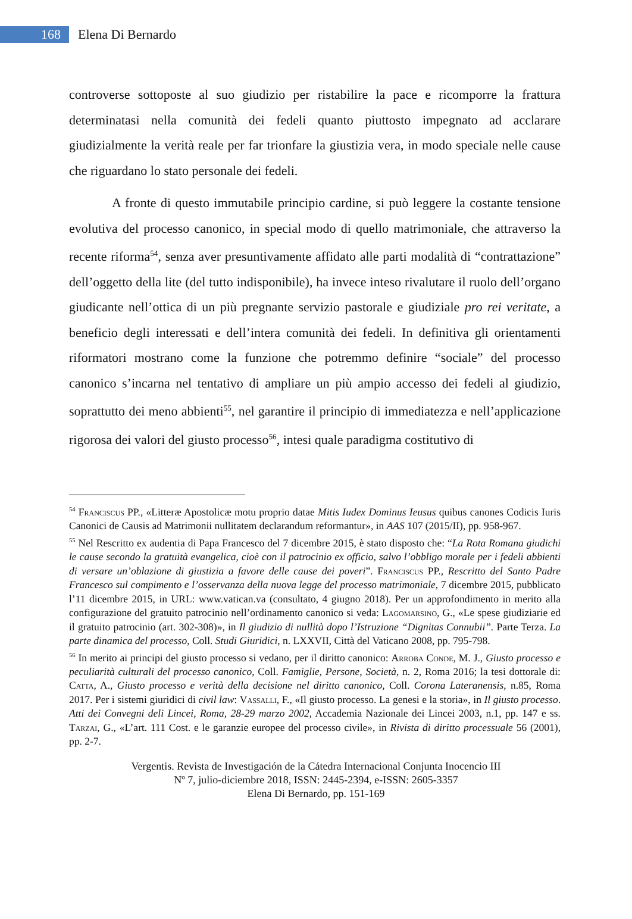168
Elena Di Bernardo
controverse sottoposte al suo giudizio per ristabilire la pace e ricomporre la frattura determinatasi nella comunità dei fedeli quanto piuttosto impegnato ad acclarare giudizialmente la verità reale per far trionfare la giustizia vera, in modo speciale nelle cause che riguardano lo stato personale dei fedeli.
A fronte di questo immutabile principio cardine, si può leggere la costante tensione evolutiva del processo canonico, in special modo di quello matrimoniale, che attraverso la recente riforma<sup>54</sup>, senza aver presuntivamente affidato alle parti modalità di “contrattazione” dell’oggetto della lite (del tutto indisponibile), ha invece inteso rivalutare il ruolo dell’organo giudicante nell’ottica di un più pregnante servizio pastorale e giudiziale pro rei veritate, a beneficio degli interessati e dell’intera comunità dei fedeli. In definitiva gli orientamenti riformatori mostrano come la funzione che potremmo definire “sociale” del processo canonico s’incarna nel tentativo di ampliare un più ampio accesso dei fedeli al giudizio, soprattutto dei meno abbienti<sup>55</sup>, nel garantire il principio di immediatezza e nell’applicazione rigorosa dei valori del giusto processo<sup>56</sup>, intesi quale paradigma costitutivo di
<sup>54</sup> Franciscus PP., «Litteræ Apostolicæ motu proprio datae Mitis Iudex Dominus Ieusus quibus canones Codicis Iuris Canonici de Causis ad Matrimonii nullitatem declarandum reformantur», in AAS 107 (2015/II), pp. 958-967.
<sup>55</sup> Nel Rescritto ex audentia di Papa Francesco del 7 dicembre 2015, è stato disposto che: “La Rota Romana giudichi le cause secondo la gratuità evangelica, cioè con il patrocinio ex officio, salvo l’obbligo morale per i fedeli abbienti di versare un’oblazione di giustizia a favore delle cause dei poveri”. Franciscus PP., Rescritto del Santo Padre Francesco sul compimento e l’osservanza della nuova legge del processo matrimoniale, 7 dicembre 2015, pubblicato l’11 dicembre 2015, in URL: www.vatican.va (consultato, 4 giugno 2018). Per un approfondimento in merito alla configurazione del gratuito patrocinio nell’ordinamento canonico si veda: Lagomarsino, G., «Le spese giudiziarie ed il gratuito patrocinio (art. 302-308)», in Il giudizio di nullità dopo l’Istruzione “Dignitas Connubii”. Parte Terza. La parte dinamica del processo, Coll. Studi Giuridici, n. LXXVII, Città del Vaticano 2008, pp. 795-798.
<sup>56</sup> In merito ai principi del giusto processo si vedano, per il diritto canonico: Arroba Conde, M. J., Giusto processo e peculiarità culturali del processo canonico, Coll. Famiglie, Persone, Società, n. 2, Roma 2016; la tesi dottorale di: Catta, A., Giusto processo e verità della decisione nel diritto canonico, Coll. Corona Lateranensis, n.85, Roma 2017. Per i sistemi giuridici di civil law: Vassalli, F., «Il giusto processo. La genesi e la storia», in Il giusto processo. Atti dei Convegni deli Lincei, Roma, 28-29 marzo 2002, Accademia Nazionale dei Lincei 2003, n.1, pp. 147 e ss. Tarzai, G., «L’art. 111 Cost. e le garanzie europee del processo civile», in Rivista di diritto processuale 56 (2001), pp. 2-7.
Vergentis. Revista de Investigación de la Cátedra Internacional Conjunta Inocencio III
Nº 7, julio-diciembre 2018, ISSN: 2445-2394, e-ISSN: 2605-3357
Elena Di Bernardo, pp. 151-169